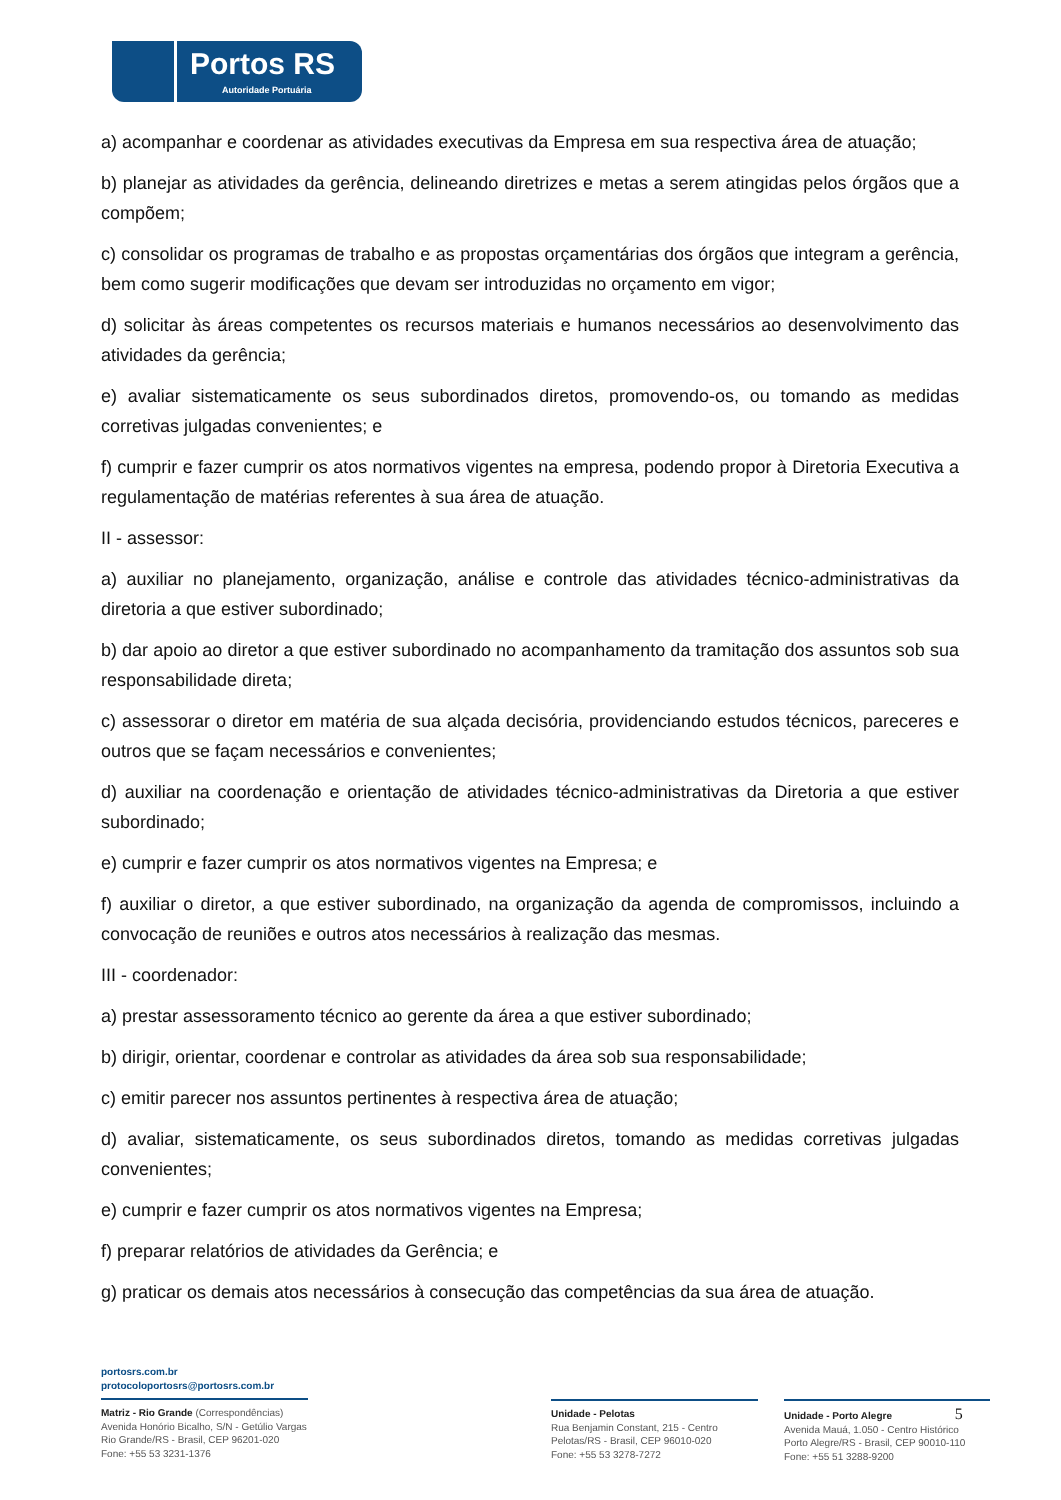Portos RS
Autoridade Portuária
a) acompanhar e coordenar as atividades executivas da Empresa em sua respectiva área de atuação;
b) planejar as atividades da gerência, delineando diretrizes e metas a serem atingidas pelos órgãos que a compõem;
c) consolidar os programas de trabalho e as propostas orçamentárias dos órgãos que integram a gerência, bem como sugerir modificações que devam ser introduzidas no orçamento em vigor;
d) solicitar às áreas competentes os recursos materiais e humanos necessários ao desenvolvimento das atividades da gerência;
e) avaliar sistematicamente os seus subordinados diretos, promovendo-os, ou tomando as medidas corretivas julgadas convenientes; e
f) cumprir e fazer cumprir os atos normativos vigentes na empresa, podendo propor à Diretoria Executiva a regulamentação de matérias referentes à sua área de atuação.
II - assessor:
a) auxiliar no planejamento, organização, análise e controle das atividades técnico-administrativas da diretoria a que estiver subordinado;
b) dar apoio ao diretor a que estiver subordinado no acompanhamento da tramitação dos assuntos sob sua responsabilidade direta;
c) assessorar o diretor em matéria de sua alçada decisória, providenciando estudos técnicos, pareceres e outros que se façam necessários e convenientes;
d) auxiliar na coordenação e orientação de atividades técnico-administrativas da Diretoria a que estiver subordinado;
e) cumprir e fazer cumprir os atos normativos vigentes na Empresa; e
f) auxiliar o diretor, a que estiver subordinado, na organização da agenda de compromissos, incluindo a convocação de reuniões e outros atos necessários à realização das mesmas.
III - coordenador:
a) prestar assessoramento técnico ao gerente da área a que estiver subordinado;
b) dirigir, orientar, coordenar e controlar as atividades da área sob sua responsabilidade;
c) emitir parecer nos assuntos pertinentes à respectiva área de atuação;
d) avaliar, sistematicamente, os seus subordinados diretos, tomando as medidas corretivas julgadas convenientes;
e) cumprir e fazer cumprir os atos normativos vigentes na Empresa;
f) preparar relatórios de atividades da Gerência; e
g) praticar os demais atos necessários à consecução das competências da sua área de atuação.
portosrs.com.br
protocoloportosrs@portosrs.com.br
Matriz - Rio Grande (Correspondências)
Avenida Honório Bicalho, S/N - Getúlio Vargas
Rio Grande/RS - Brasil, CEP 96201-020
Fone: +55 53 3231-1376
Unidade - Pelotas
Rua Benjamin Constant, 215 - Centro
Pelotas/RS - Brasil, CEP 96010-020
Fone: +55 53 3278-7272
Unidade - Porto Alegre 5
Avenida Mauá, 1.050 - Centro Histórico
Porto Alegre/RS - Brasil, CEP 90010-110
Fone: +55 51 3288-9200